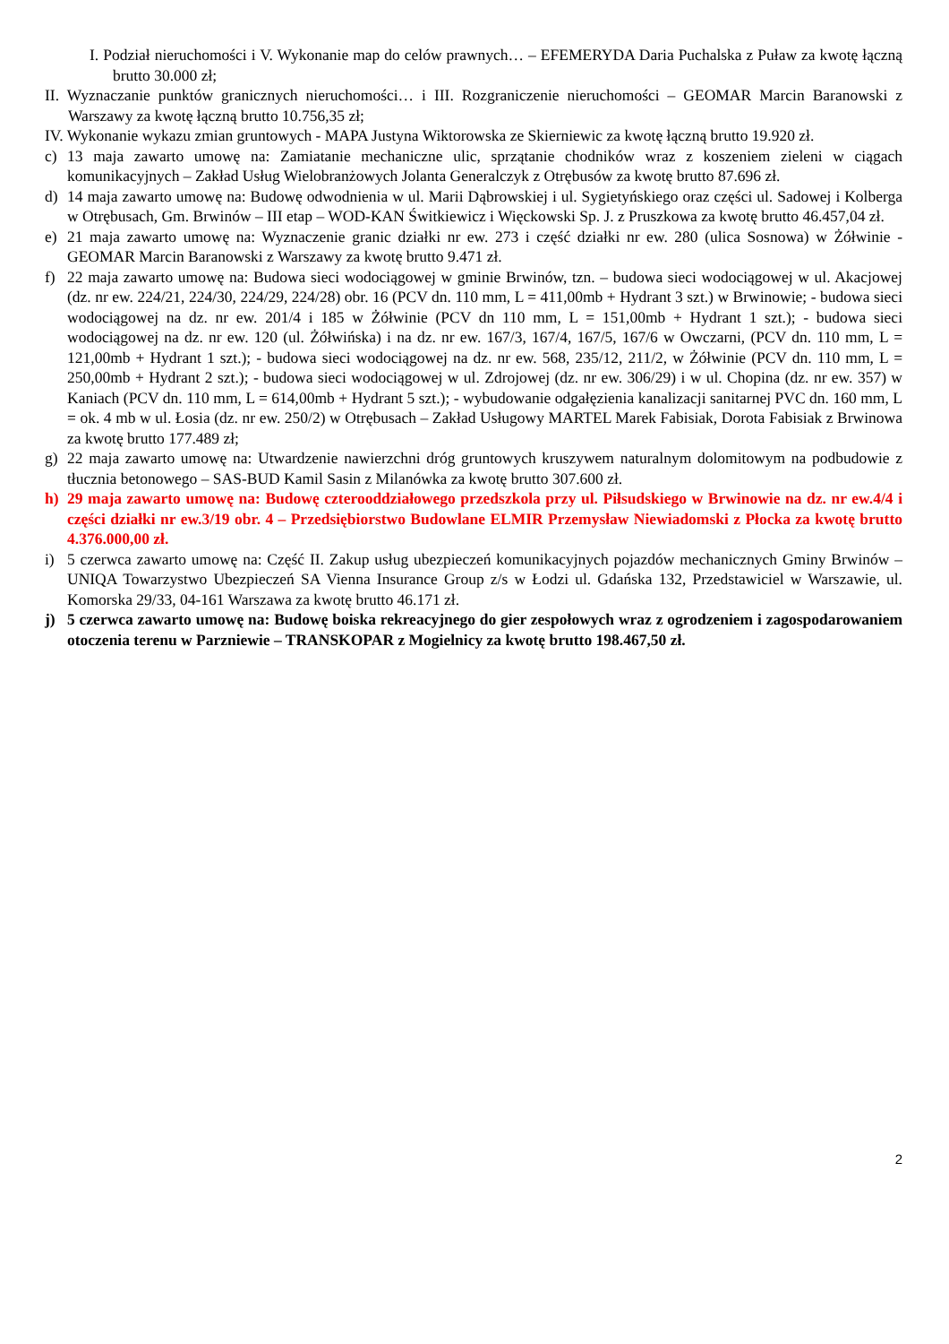I. Podział nieruchomości i V. Wykonanie map do celów prawnych… – EFEMERYDA Daria Puchalska z Puław za kwotę łączną brutto 30.000 zł;
II. Wyznaczanie punktów granicznych nieruchomości… i III. Rozgraniczenie nieruchomości – GEOMAR Marcin Baranowski z Warszawy za kwotę łączną brutto 10.756,35 zł;
IV. Wykonanie wykazu zmian gruntowych - MAPA Justyna Wiktorowska ze Skierniewic za kwotę łączną brutto 19.920 zł.
c) 13 maja zawarto umowę na: Zamiatanie mechaniczne ulic, sprzątanie chodników wraz z koszeniem zieleni w ciągach komunikacyjnych – Zakład Usług Wielobranżowych Jolanta Generalczyk z Otrębusów za kwotę brutto 87.696 zł.
d) 14 maja zawarto umowę na: Budowę odwodnienia w ul. Marii Dąbrowskiej i ul. Sygietyńskiego oraz części ul. Sadowej i Kolberga w Otrębusach, Gm. Brwinów – III etap – WOD-KAN Świtkiewicz i Więckowski Sp. J. z Pruszkowa za kwotę brutto 46.457,04 zł.
e) 21 maja zawarto umowę na: Wyznaczenie granic działki nr ew. 273 i część działki nr ew. 280 (ulica Sosnowa) w Żółwinie - GEOMAR Marcin Baranowski z Warszawy za kwotę brutto 9.471 zł.
f) 22 maja zawarto umowę na: Budowa sieci wodociągowej w gminie Brwinów, tzn. – budowa sieci wodociągowej w ul. Akacjowej (dz. nr ew. 224/21, 224/30, 224/29, 224/28) obr. 16 (PCV dn. 110 mm, L = 411,00mb + Hydrant 3 szt.) w Brwinowie; - budowa sieci wodociągowej na dz. nr ew. 201/4 i 185 w Żółwinie (PCV dn 110 mm, L = 151,00mb + Hydrant 1 szt.); - budowa sieci wodociągowej na dz. nr ew. 120 (ul. Żółwińska) i na dz. nr ew. 167/3, 167/4, 167/5, 167/6 w Owczarni, (PCV dn. 110 mm, L = 121,00mb + Hydrant 1 szt.); - budowa sieci wodociągowej na dz. nr ew. 568, 235/12, 211/2, w Żółwinie (PCV dn. 110 mm, L = 250,00mb + Hydrant 2 szt.); - budowa sieci wodociągowej w ul. Zdrojowej (dz. nr ew. 306/29) i w ul. Chopina (dz. nr ew. 357) w Kaniach (PCV dn. 110 mm, L = 614,00mb + Hydrant 5 szt.); - wybudowanie odgałęzienia kanalizacji sanitarnej PVC dn. 160 mm, L = ok. 4 mb w ul. Łosia (dz. nr ew. 250/2) w Otrębusach – Zakład Usługowy MARTEL Marek Fabisiak, Dorota Fabisiak z Brwinowa za kwotę brutto 177.489 zł;
g) 22 maja zawarto umowę na: Utwardzenie nawierzchni dróg gruntowych kruszywem naturalnym dolomitowym na podbudowie z tłucznia betonowego – SAS-BUD Kamil Sasin z Milanówka za kwotę brutto 307.600 zł.
h) 29 maja zawarto umowę na: Budowę czterooddziałowego przedszkola przy ul. Piłsudskiego w Brwinowie na dz. nr ew.4/4 i części działki nr ew.3/19 obr. 4 – Przedsiębiorstwo Budowlane ELMIR Przemysław Niewiadomski z Płocka za kwotę brutto 4.376.000,00 zł.
i) 5 czerwca zawarto umowę na: Część II. Zakup usług ubezpieczeń komunikacyjnych pojazdów mechanicznych Gminy Brwinów – UNIQA Towarzystwo Ubezpieczeń SA Vienna Insurance Group z/s w Łodzi ul. Gdańska 132, Przedstawiciel w Warszawie, ul. Komorska 29/33, 04-161 Warszawa za kwotę brutto 46.171 zł.
j) 5 czerwca zawarto umowę na: Budowę boiska rekreacyjnego do gier zespołowych wraz z ogrodzeniem i zagospodarowaniem otoczenia terenu w Parzniewie – TRANSKOPAR z Mogielnicy za kwotę brutto 198.467,50 zł.
2